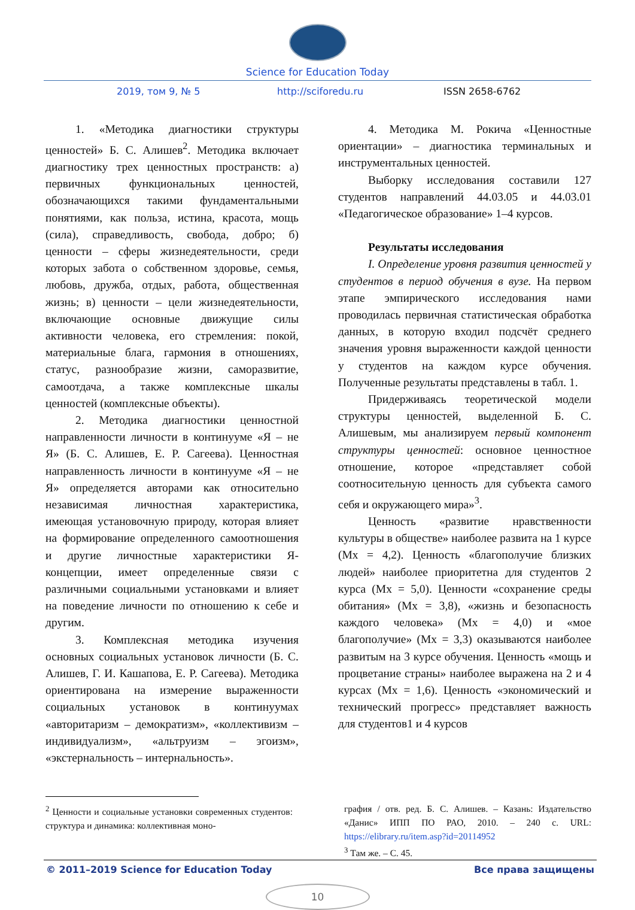Science for Education Today
2019, том 9, № 5 http://sciforedu.ru ISSN 2658-6762
1. «Методика диагностики структуры ценностей» Б. С. Алишев<sup>2</sup>. Методика включает диагностику трех ценностных пространств: а) первичных функциональных ценностей, обозначающихся такими фундаментальными понятиями, как польза, истина, красота, мощь (сила), справедливость, свобода, добро; б) ценности – сферы жизнедеятельности, среди которых забота о собственном здоровье, семья, любовь, дружба, отдых, работа, общественная жизнь; в) ценности – цели жизнедеятельности, включающие основные движущие силы активности человека, его стремления: покой, материальные блага, гармония в отношениях, статус, разнообразие жизни, саморазвитие, самоотдача, а также комплексные шкалы ценностей (комплексные объекты).
2. Методика диагностики ценностной направленности личности в континууме «Я – не Я» (Б. С. Алишев, Е. Р. Сагеева). Ценностная направленность личности в континууме «Я – не Я» определяется авторами как относительно независимая личностная характеристика, имеющая установочную природу, которая влияет на формирование определенного самоотношения и другие личностные характеристики Я-концепции, имеет определенные связи с различными социальными установками и влияет на поведение личности по отношению к себе и другим.
3. Комплексная методика изучения основных социальных установок личности (Б. С. Алишев, Г. И. Кашапова, Е. Р. Сагеева). Методика ориентирована на измерение выраженности социальных установок в континуумах «авторитаризм – демократизм», «коллективизм – индивидуализм», «альтруизм – эгоизм», «экстернальность – интернальность».
4. Методика М. Рокича «Ценностные ориентации» – диагностика терминальных и инструментальных ценностей.
Выборку исследования составили 127 студентов направлений 44.03.05 и 44.03.01 «Педагогическое образование» 1–4 курсов.
Результаты исследования
I. Определение уровня развития ценностей у студентов в период обучения в вузе. На первом этапе эмпирического исследования нами проводилась первичная статистическая обработка данных, в которую входил подсчёт среднего значения уровня выраженности каждой ценности у студентов на каждом курсе обучения. Полученные результаты представлены в табл. 1.
Придерживаясь теоретической модели структуры ценностей, выделенной Б. С. Алишевым, мы анализируем первый компонент структуры ценностей: основное ценностное отношение, которое «представляет собой соотносительную ценность для субъекта самого себя и окружающего мира»<sup>3</sup>.
Ценность «развитие нравственности культуры в обществе» наиболее развита на 1 курсе (Mx = 4,2). Ценность «благополучие близких людей» наиболее приоритетна для студентов 2 курса (Mx = 5,0). Ценности «сохранение среды обитания» (Mx = 3,8), «жизнь и безопасность каждого человека» (Mx = 4,0) и «мое благополучие» (Mx = 3,3) оказываются наиболее развитым на 3 курсе обучения. Ценность «мощь и процветание страны» наиболее выражена на 2 и 4 курсах (Mx = 1,6). Ценность «экономический и технический прогресс» представляет важность для студентов1 и 4 курсов
<sup>2</sup> Ценности и социальные установки современных студентов: структура и динамика: коллективная моно-
графия / отв. ред. Б. С. Алишев. – Казань: Издательство «Данис» ИПП ПО РАО, 2010. – 240 с. URL: https://elibrary.ru/item.asp?id=20114952
<sup>3</sup> Там же. – С. 45.
© 2011–2019 Science for Education Today Все права защищены
10